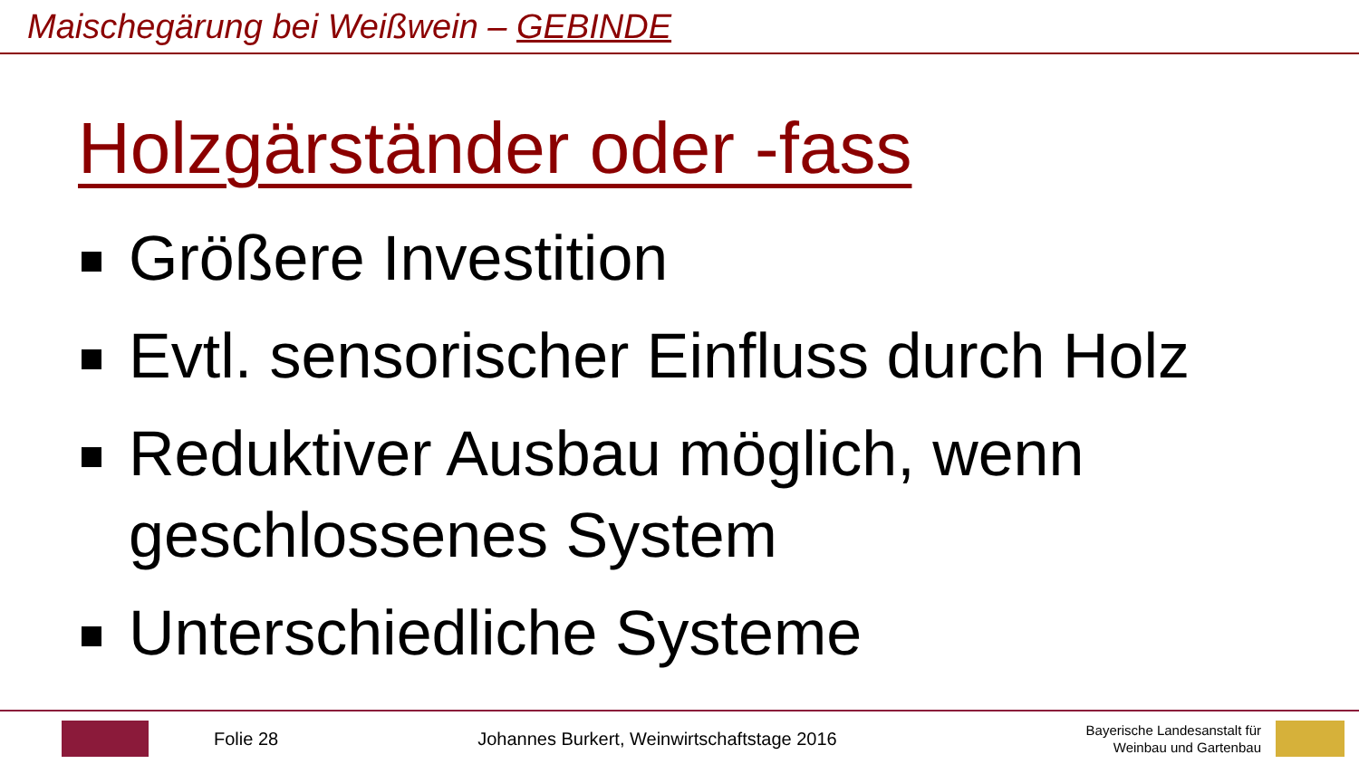Maischegärung bei Weißwein – GEBINDE
Holzgärständer oder -fass
Größere Investition
Evtl. sensorischer Einfluss durch Holz
Reduktiver Ausbau möglich, wenn geschlossenes System
Unterschiedliche Systeme
Folie 28
Johannes Burkert, Weinwirtschaftstage 2016
Bayerische Landesanstalt für
Weinbau und Gartenbau